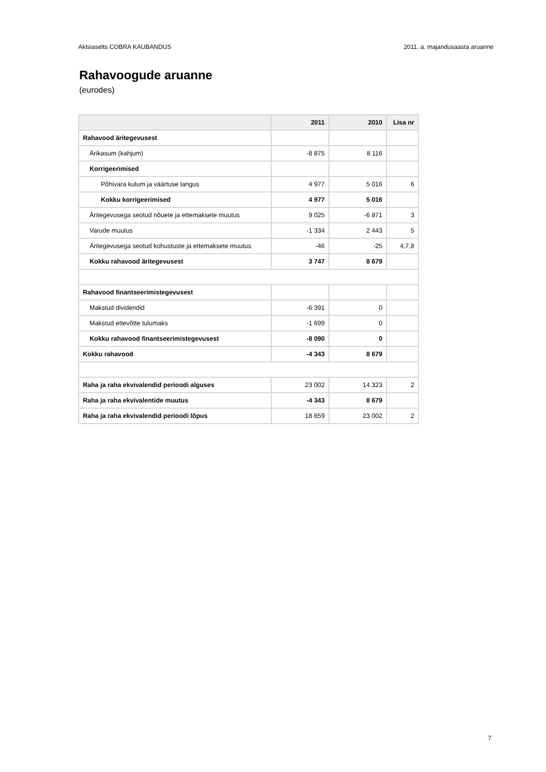Aktsiaselts COBRA KAUBANDUS 2011. a. majandusaasta aruanne
Rahavoogude aruanne
(eurodes)
| | 2011 | 2010 | Lisa nr |
| --- | --- | --- | --- |
| Rahavood äritegevusest | | | |
| Ärikasum (kahjum) | -8 875 | 8 116 | |
| Korrigeerimised | | | |
| Põhivara kulum ja väärtuse langus | 4 977 | 5 016 | 6 |
| Kokku korrigeerimised | 4 977 | 5 016 | |
| Äritegevusega seotud nõuete ja ettemaksete muutus | 9 025 | -6 871 | 3 |
| Varude muutus | -1 334 | 2 443 | 5 |
| Äritegevusega seotud kohustuste ja ettemaksete muutus | -46 | -25 | 4,7,8 |
| Kokku rahavood äritegevusest | 3 747 | 8 679 | |
| Rahavood finantseerimistegevusest | | | |
| Makstud dividendid | -6 391 | 0 | |
| Makstud ettevõtte tulumaks | -1 699 | 0 | |
| Kokku rahavood finantseerimistegevusest | -8 090 | 0 | |
| Kokku rahavood | -4 343 | 8 679 | |
| Raha ja raha ekvivalendid perioodi alguses | 23 002 | 14 323 | 2 |
| Raha ja raha ekvivalentide muutus | -4 343 | 8 679 | |
| Raha ja raha ekvivalendid perioodi lõpus | 18 659 | 23 002 | 2 |
7